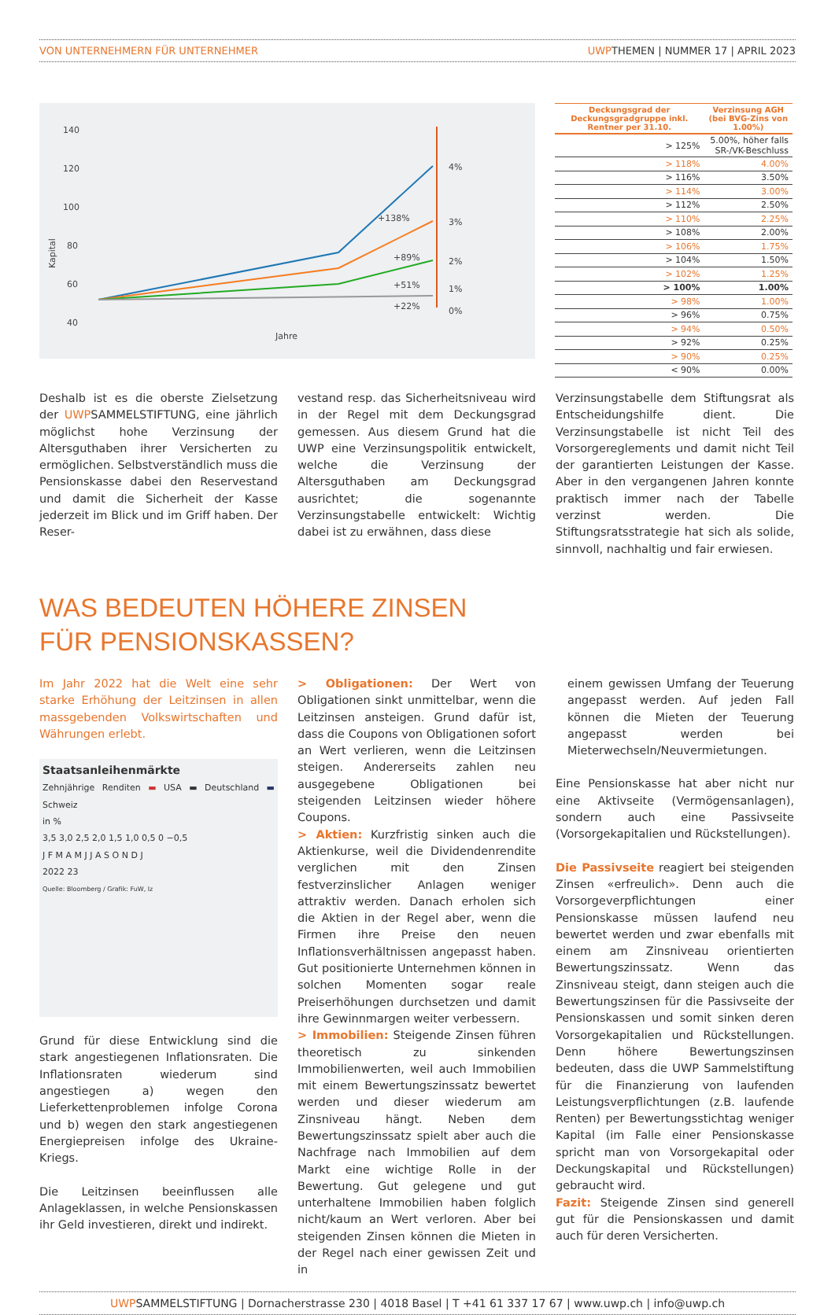VON UNTERNEHMERN FÜR UNTERNEHMER UWPTHEMEN | NUMMER 17 | APRIL 2023
140
120
100
80
60
40
20
Jahre
4%
3%
2%
1%
+138%
+89%
+51%
+22%
0%
Kapital
| Deckungsgrad der Deckungsgradgruppe inkl. Rentner per 31.10. | Verzinsung AGH (bei BVG-Zins von 1.00%) |
| --- | --- |
| > 125% | 5.00%, höher falls SR-/VK-Beschluss |
| > 118% | 4.00% |
| > 116% | 3.50% |
| > 114% | 3.00% |
| > 112% | 2.50% |
| > 110% | 2.25% |
| > 108% | 2.00% |
| > 106% | 1.75% |
| > 104% | 1.50% |
| > 102% | 1.25% |
| > 100% | 1.00% |
| > 98% | 1.00% |
| > 96% | 0.75% |
| > 94% | 0.50% |
| > 92% | 0.25% |
| > 90% | 0.25% |
| < 90% | 0.00% |
Deshalb ist es die oberste Zielsetzung der UWPSAMMELSTIFTUNG, eine jährlich möglichst hohe Verzinsung der Altersguthaben ihrer Versicherten zu ermöglichen. Selbstverständlich muss die Pensionskasse dabei den Reservestand und damit die Sicherheit der Kasse jederzeit im Blick und im Griff haben. Der Reser-
vestand resp. das Sicherheitsniveau wird in der Regel mit dem Deckungsgrad gemessen. Aus diesem Grund hat die UWP eine Verzinsungspolitik entwickelt, welche die Verzinsung der Altersguthaben am Deckungsgrad ausrichtet; die sogenannte Verzinsungstabelle entwickelt: Wichtig dabei ist zu erwähnen, dass diese
Verzinsungstabelle dem Stiftungsrat als Entscheidungshilfe dient. Die Verzinsungstabelle ist nicht Teil des Vorsorgereglements und damit nicht Teil der garantierten Leistungen der Kasse. Aber in den vergangenen Jahren konnte praktisch immer nach der Tabelle verzinst werden. Die Stiftungsratsstrategie hat sich als solide, sinnvoll, nachhaltig und fair erwiesen.
WAS BEDEUTEN HÖHERE ZINSEN
FÜR PENSIONSKASSEN?
Im Jahr 2022 hat die Welt eine sehr starke Erhöhung der Leitzinsen in allen massgebenden Volkswirtschaften und Währungen erlebt.
Staatsanleihenmärkte
Zehnjährige Renditen ▬ USA ▬ Deutschland ▬ Schweiz
in %
3,5 3,0 2,5 2,0 1,5 1,0 0,5 0 −0,5
J F M A M J J A S O N D J
2022 23
Quelle: Bloomberg / Grafik: FuW, lz
Grund für diese Entwicklung sind die stark angestiegenen Inflationsraten. Die Inflationsraten wiederum sind angestiegen a) wegen den Lieferkettenproblemen infolge Corona und b) wegen den stark angestiegenen Energiepreisen infolge des Ukraine-Kriegs.
Die Leitzinsen beeinflussen alle Anlageklassen, in welche Pensionskassen ihr Geld investieren, direkt und indirekt.
> Obligationen: Der Wert von Obligationen sinkt unmittelbar, wenn die Leitzinsen ansteigen. Grund dafür ist, dass die Coupons von Obligationen sofort an Wert verlieren, wenn die Leitzinsen steigen. Andererseits zahlen neu ausgegebene Obligationen bei steigenden Leitzinsen wieder höhere Coupons.
> Aktien: Kurzfristig sinken auch die Aktienkurse, weil die Dividendenrendite verglichen mit den Zinsen festverzinslicher Anlagen weniger attraktiv werden. Danach erholen sich die Aktien in der Regel aber, wenn die Firmen ihre Preise den neuen Inflationsverhältnissen angepasst haben. Gut positionierte Unternehmen können in solchen Momenten sogar reale Preiserhöhungen durchsetzen und damit ihre Gewinnmargen weiter verbessern.
> Immobilien: Steigende Zinsen führen theoretisch zu sinkenden Immobilienwerten, weil auch Immobilien mit einem Bewertungszinssatz bewertet werden und dieser wiederum am Zinsniveau hängt. Neben dem Bewertungszinssatz spielt aber auch die Nachfrage nach Immobilien auf dem Markt eine wichtige Rolle in der Bewertung. Gut gelegene und gut unterhaltene Immobilien haben folglich nicht/kaum an Wert verloren. Aber bei steigenden Zinsen können die Mieten in der Regel nach einer gewissen Zeit und in
einem gewissen Umfang der Teuerung angepasst werden. Auf jeden Fall können die Mieten der Teuerung angepasst werden bei Mieterwechseln/Neuvermietungen.
Eine Pensionskasse hat aber nicht nur eine Aktivseite (Vermögensanlagen), sondern auch eine Passivseite (Vorsorgekapitalien und Rückstellungen).
Die Passivseite reagiert bei steigenden Zinsen «erfreulich». Denn auch die Vorsorgeverpflichtungen einer Pensionskasse müssen laufend neu bewertet werden und zwar ebenfalls mit einem am Zinsniveau orientierten Bewertungszinssatz. Wenn das Zinsniveau steigt, dann steigen auch die Bewertungszinsen für die Passivseite der Pensionskassen und somit sinken deren Vorsorgekapitalien und Rückstellungen. Denn höhere Bewertungszinsen bedeuten, dass die UWP Sammelstiftung für die Finanzierung von laufenden Leistungsverpflichtungen (z.B. laufende Renten) per Bewertungsstichtag weniger Kapital (im Falle einer Pensionskasse spricht man von Vorsorgekapital oder Deckungskapital und Rückstellungen) gebraucht wird.
Fazit: Steigende Zinsen sind generell gut für die Pensionskassen und damit auch für deren Versicherten.
UWPSAMMELSTIFTUNG | Dornacherstrasse 230 | 4018 Basel | T +41 61 337 17 67 | www.uwp.ch | info@uwp.ch